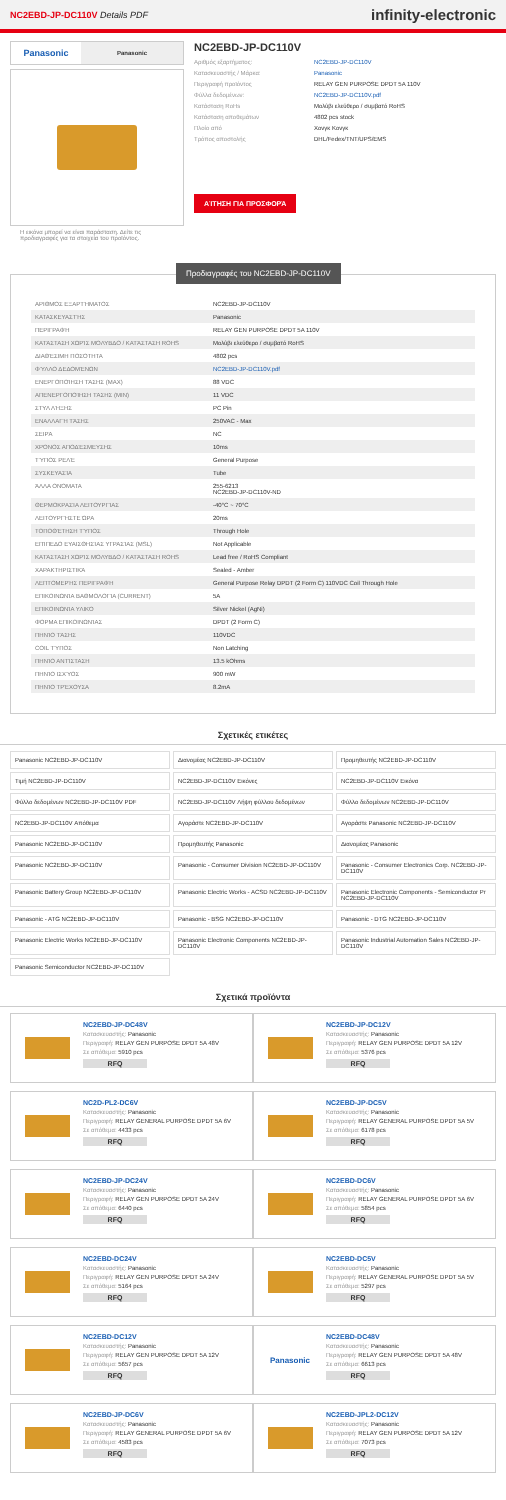NC2EBD-JP-DC110V Details PDF
infinity-electronic
Panasonic Panasonic
Η εικόνα μπορεί να είναι παράσταση. Δείτε τις προδιαγραφές για τα στοιχεία του προϊόντος.
NC2EBD-JP-DC110V
Αριθμός εξαρτήματος:
NC2EBD-JP-DC110V
Κατασκευαστής / Μάρκα:
Panasonic
Περιγραφή προϊόντος
RELAY GEN PURPOSE DPDT 5A 110V
Φύλλα δεδομένων:
NC2EBD-JP-DC110V.pdf
Κατάσταση RoHs
Μολύβι ελεύθερο / συμβατό RoHS
Κατάσταση αποθεμάτων
4802 pcs stock
Πλοίο από
Χονγκ Κονγκ
Τρόπος αποστολής
DHL/Fedex/TNT/UPS/EMS
ΑΊΤΗΣΗ ΓΙΑ ΠΡΟΣΦΟΡΆ
Προδιαγραφές του NC2EBD-JP-DC110V
| ΑΡΙΘΜΌΣ ΕΞΑΡΤΉΜΑΤΟΣ | NC2EBD-JP-DC110V |
| ΚΑΤΑΣΚΕΥΑΣΤΉΣ | Panasonic |
| ΠΕΡΙΓΡΑΦΉ | RELAY GEN PURPOSE DPDT 5A 110V |
| ΚΑΤΆΣΤΑΣΗ ΧΩΡΊΣ ΜΌΛΥΒΔΟ / ΚΑΤΆΣΤΑΣΗ ROHS | Μολύβι ελεύθερο / συμβατό RoHS |
| ΔΙΑΘΈΣΙΜΗ ΠΟΣΌΤΗΤΑ | 4802 pcs |
| ΦΎΛΛΟ ΔΕΔΟΜΈΝΩΝ | NC2EBD-JP-DC110V.pdf |
| ΕΝΕΡΓΟΠΟΊΗΣΗ ΤΆΣΗΣ (MAX) | 88 VDC |
| ΑΠΕΝΕΡΓΟΠΟΊΗΣΗ ΤΆΣΗΣ (MIN) | 11 VDC |
| ΣΤΥΛ ΛΉΞΗΣ | PC Pin |
| ΕΝΑΛΛΑΓΉ ΤΆΣΗΣ | 250VAC - Max |
| ΣΕΙΡΆ | NC |
| ΧΡΌΝΟΣ ΑΠΟΔΈΣΜΕΥΣΗΣ | 10ms |
| ΤΎΠΟΣ ΡΕΛΈ | General Purpose |
| ΣΥΣΚΕΥΑΣΊΑ | Tube |
| ΆΛΛΑ ΟΝΌΜΑΤΑ | 255-6213 NC2EBD-JP-DC110V-ND |
| ΘΕΡΜΟΚΡΑΣΊΑ ΛΕΙΤΟΥΡΓΊΑΣ | -40°C ~ 70°C |
| ΛΕΙΤΟΥΡΓΉΣΤΕ ΏΡΑ | 20ms |
| ΤΟΠΟΘΈΤΗΣΗ ΤΎΠΟΣ | Through Hole |
| ΕΠΊΠΕΔΟ ΕΥΑΙΣΘΗΣΊΑΣ ΥΓΡΑΣΊΑΣ (MSL) | Not Applicable |
| ΚΑΤΆΣΤΑΣΗ ΧΩΡΊΣ ΜΌΛΥΒΔΟ / ΚΑΤΆΣΤΑΣΗ ROHS | Lead free / RoHS Compliant |
| ΧΑΡΑΚΤΗΡΙΣΤΙΚΆ | Sealed - Amber |
| ΛΕΠΤΟΜΕΡΉΣ ΠΕΡΙΓΡΑΦΉ | General Purpose Relay DPDT (2 Form C) 110VDC Coil Through Hole |
| ΕΠΙΚΟΙΝΩΝΊΑ ΒΑΘΜΟΛΟΓΊΑ (CURRENT) | 5A |
| ΕΠΙΚΟΙΝΩΝΊΑ ΥΛΙΚΌ | Silver Nickel (AgNi) |
| ΦΌΡΜΑ ΕΠΙΚΟΙΝΩΝΊΑΣ | DPDT (2 Form C) |
| ΠΗΝΊΟ ΤΆΣΗΣ | 110VDC |
| COIL ΤΎΠΟΣ | Non Latching |
| ΠΗΝΊΟ ΑΝΤΊΣΤΑΣΗ | 13.5 kOhms |
| ΠΗΝΊΟ ΙΣΧΎΟΣ | 900 mW |
| ΠΗΝΊΟ ΤΡΈΧΟΥΣΑ | 8.2mA |
Σχετικές ετικέτες
Panasonic NC2EBD-JP-DC110V
Διανομέας NC2EBD-JP-DC110V
Προμηθευτής NC2EBD-JP-DC110V
Τιμή NC2EBD-JP-DC110V
NC2EBD-JP-DC110V Εικόνες
NC2EBD-JP-DC110V Εικόνα
Φύλλο δεδομένων NC2EBD-JP-DC110V PDF
NC2EBD-JP-DC110V Λήψη φύλλου δεδομένων
Φύλλο δεδομένων NC2EBD-JP-DC110V
NC2EBD-JP-DC110V Απόθεμα
Αγοράστε NC2EBD-JP-DC110V
Αγοράστε Panasonic NC2EBD-JP-DC110V
Panasonic NC2EBD-JP-DC110V
Προμηθευτής Panasonic
Διανομέας Panasonic
Panasonic NC2EBD-JP-DC110V
Panasonic - Consumer Division NC2EBD-JP-DC110V
Panasonic - Consumer Electronics Corp. NC2EBD-JP-DC110V
Panasonic Battery Group NC2EBD-JP-DC110V
Panasonic Electric Works - ACSD NC2EBD-JP-DC110V
Panasonic Electronic Components - Semiconductor Pr NC2EBD-JP-DC110V
Panasonic - ATG NC2EBD-JP-DC110V
Panasonic - BSG NC2EBD-JP-DC110V
Panasonic - DTG NC2EBD-JP-DC110V
Panasonic Electric Works NC2EBD-JP-DC110V
Panasonic Electronic Components NC2EBD-JP-DC110V
Panasonic Industrial Automation Sales NC2EBD-JP-DC110V
Panasonic Semiconductor NC2EBD-JP-DC110V
Σχετικά προϊόντα
NC2EBD-JP-DC48V
Κατασκευαστής: Panasonic
Περιγραφή: RELAY GEN PURPOSE DPDT 5A 48V
Σε απόθεμα: 5910 pcs
RFQ
NC2EBD-JP-DC12V
Κατασκευαστής: Panasonic
Περιγραφή: RELAY GEN PURPOSE DPDT 5A 12V
Σε απόθεμα: 5376 pcs
RFQ
NC2D-PL2-DC6V
Κατασκευαστής: Panasonic
Περιγραφή: RELAY GENERAL PURPOSE DPDT 5A 6V
Σε απόθεμα: 4433 pcs
RFQ
NC2EBD-JP-DC5V
Κατασκευαστής: Panasonic
Περιγραφή: RELAY GENERAL PURPOSE DPDT 5A 5V
Σε απόθεμα: 6178 pcs
RFQ
NC2EBD-JP-DC24V
Κατασκευαστής: Panasonic
Περιγραφή: RELAY GEN PURPOSE DPDT 5A 24V
Σε απόθεμα: 6440 pcs
RFQ
NC2EBD-DC6V
Κατασκευαστής: Panasonic
Περιγραφή: RELAY GENERAL PURPOSE DPDT 5A 6V
Σε απόθεμα: 5854 pcs
RFQ
NC2EBD-DC24V
Κατασκευαστής: Panasonic
Περιγραφή: RELAY GEN PURPOSE DPDT 5A 24V
Σε απόθεμα: 5164 pcs
RFQ
NC2EBD-DC5V
Κατασκευαστής: Panasonic
Περιγραφή: RELAY GENERAL PURPOSE DPDT 5A 5V
Σε απόθεμα: 5297 pcs
RFQ
NC2EBD-DC12V
Κατασκευαστής: Panasonic
Περιγραφή: RELAY GEN PURPOSE DPDT 5A 12V
Σε απόθεμα: 5657 pcs
RFQ
Panasonic
NC2EBD-DC48V
Κατασκευαστής: Panasonic
Περιγραφή: RELAY GEN PURPOSE DPDT 5A 48V
Σε απόθεμα: 6613 pcs
RFQ
NC2EBD-JP-DC6V
Κατασκευαστής: Panasonic
Περιγραφή: RELAY GENERAL PURPOSE DPDT 5A 6V
Σε απόθεμα: 4583 pcs
RFQ
NC2EBD-JPL2-DC12V
Κατασκευαστής: Panasonic
Περιγραφή: RELAY GEN PURPOSE DPDT 5A 12V
Σε απόθεμα: 7073 pcs
RFQ